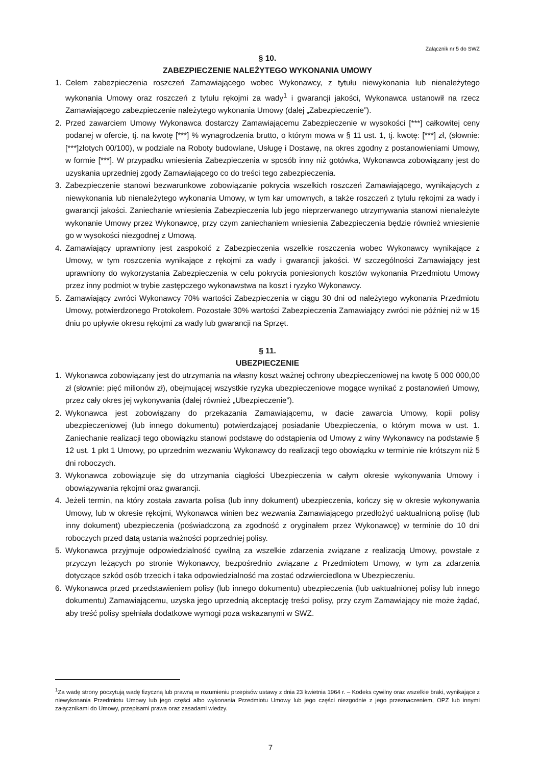Załącznik nr 5 do SWZ
§ 10.
ZABEZPIECZENIE NALEŻYTEGO WYKONANIA UMOWY
1. Celem zabezpieczenia roszczeń Zamawiającego wobec Wykonawcy, z tytułu niewykonania lub nienależytego wykonania Umowy oraz roszczeń z tytułu rękojmi za wady<sup>1</sup> i gwarancji jakości, Wykonawca ustanowił na rzecz Zamawiającego zabezpieczenie należytego wykonania Umowy (dalej „Zabezpieczenie”).
2. Przed zawarciem Umowy Wykonawca dostarczy Zamawiającemu Zabezpieczenie w wysokości [***] całkowitej ceny podanej w ofercie, tj. na kwotę [***] % wynagrodzenia brutto, o którym mowa w § 11 ust. 1, tj. kwotę: [***] zł, (słownie: [***]złotych 00/100), w podziale na Roboty budowlane, Usługę i Dostawę, na okres zgodny z postanowieniami Umowy, w formie [***]. W przypadku wniesienia Zabezpieczenia w sposób inny niż gotówka, Wykonawca zobowiązany jest do uzyskania uprzedniej zgody Zamawiającego co do treści tego zabezpieczenia.
3. Zabezpieczenie stanowi bezwarunkowe zobowiązanie pokrycia wszelkich roszczeń Zamawiającego, wynikających z niewykonania lub nienależytego wykonania Umowy, w tym kar umownych, a także roszczeń z tytułu rękojmi za wady i gwarancji jakości. Zaniechanie wniesienia Zabezpieczenia lub jego nieprzerwanego utrzymywania stanowi nienależyte wykonanie Umowy przez Wykonawcę, przy czym zaniechaniem wniesienia Zabezpieczenia będzie również wniesienie go w wysokości niezgodnej z Umową.
4. Zamawiający uprawniony jest zaspokoić z Zabezpieczenia wszelkie roszczenia wobec Wykonawcy wynikające z Umowy, w tym roszczenia wynikające z rękojmi za wady i gwarancji jakości. W szczególności Zamawiający jest uprawniony do wykorzystania Zabezpieczenia w celu pokrycia poniesionych kosztów wykonania Przedmiotu Umowy przez inny podmiot w trybie zastępczego wykonawstwa na koszt i ryzyko Wykonawcy.
5. Zamawiający zwróci Wykonawcy 70% wartości Zabezpieczenia w ciągu 30 dni od należytego wykonania Przedmiotu Umowy, potwierdzonego Protokołem. Pozostałe 30% wartości Zabezpieczenia Zamawiający zwróci nie później niż w 15 dniu po upływie okresu rękojmi za wady lub gwarancji na Sprzęt.
§ 11.
UBEZPIECZENIE
1. Wykonawca zobowiązany jest do utrzymania na własny koszt ważnej ochrony ubezpieczeniowej na kwotę 5 000 000,00 zł (słownie: pięć milionów zł), obejmującej wszystkie ryzyka ubezpieczeniowe mogące wynikać z postanowień Umowy, przez cały okres jej wykonywania (dalej również „Ubezpieczenie”).
2. Wykonawca jest zobowiązany do przekazania Zamawiającemu, w dacie zawarcia Umowy, kopii polisy ubezpieczeniowej (lub innego dokumentu) potwierdzającej posiadanie Ubezpieczenia, o którym mowa w ust. 1. Zaniechanie realizacji tego obowiązku stanowi podstawę do odstąpienia od Umowy z winy Wykonawcy na podstawie § 12 ust. 1 pkt 1 Umowy, po uprzednim wezwaniu Wykonawcy do realizacji tego obowiązku w terminie nie krótszym niż 5 dni roboczych.
3. Wykonawca zobowiązuje się do utrzymania ciągłości Ubezpieczenia w całym okresie wykonywania Umowy i obowiązywania rękojmi oraz gwarancji.
4. Jeżeli termin, na który została zawarta polisa (lub inny dokument) ubezpieczenia, kończy się w okresie wykonywania Umowy, lub w okresie rękojmi, Wykonawca winien bez wezwania Zamawiającego przedłożyć uaktualnioną polisę (lub inny dokument) ubezpieczenia (poświadczoną za zgodność z oryginałem przez Wykonawcę) w terminie do 10 dni roboczych przed datą ustania ważności poprzedniej polisy.
5. Wykonawca przyjmuje odpowiedzialność cywilną za wszelkie zdarzenia związane z realizacją Umowy, powstałe z przyczyn leżących po stronie Wykonawcy, bezpośrednio związane z Przedmiotem Umowy, w tym za zdarzenia dotyczące szkód osób trzecich i taka odpowiedzialność ma zostać odzwierciedlona w Ubezpieczeniu.
6. Wykonawca przed przedstawieniem polisy (lub innego dokumentu) ubezpieczenia (lub uaktualnionej polisy lub innego dokumentu) Zamawiającemu, uzyska jego uprzednią akceptację treści polisy, przy czym Zamawiający nie może żądać, aby treść polisy spełniała dodatkowe wymogi poza wskazanymi w SWZ.
<sup>1</sup> Za wadę strony poczytują wadę fizyczną lub prawną w rozumieniu przepisów ustawy z dnia 23 kwietnia 1964 r. – Kodeks cywilny oraz wszelkie braki, wynikające z niewykonania Przedmiotu Umowy lub jego części albo wykonania Przedmiotu Umowy lub jego części niezgodnie z jego przeznaczeniem, OPZ lub innymi załącznikami do Umowy, przepisami prawa oraz zasadami wiedzy.
7